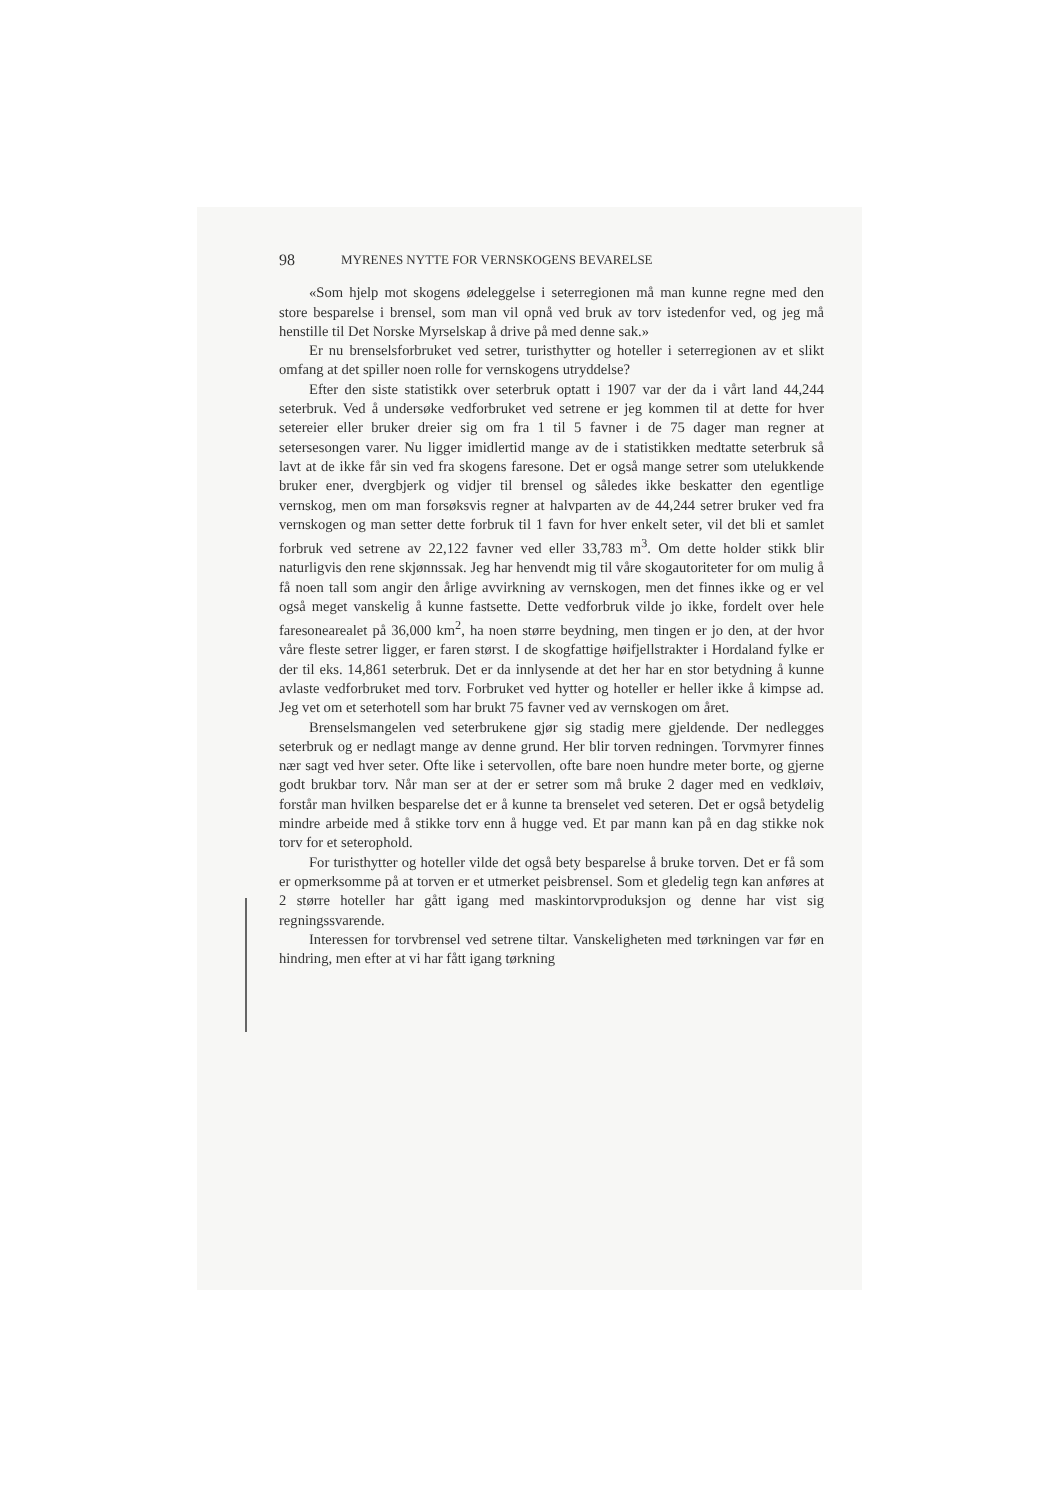98 MYRENES NYTTE FOR VERNSKOGENS BEVARELSE
«Som hjelp mot skogens ødeleggelse i seterregionen må man kunne regne med den store besparelse i brensel, som man vil opnå ved bruk av torv istedenfor ved, og jeg må henstille til Det Norske Myrselskap å drive på med denne sak.»
Er nu brenselsforbruket ved setrer, turisthytter og hoteller i seterregionen av et slikt omfang at det spiller noen rolle for vernskogens utryddelse?
Efter den siste statistikk over seterbruk optatt i 1907 var der da i vårt land 44,244 seterbruk. Ved å undersøke vedforbruket ved setrene er jeg kommen til at dette for hver setereier eller bruker dreier sig om fra 1 til 5 favner i de 75 dager man regner at setersesongen varer. Nu ligger imidlertid mange av de i statistikken medtatte seterbruk så lavt at de ikke får sin ved fra skogens faresone. Det er også mange setrer som utelukkende bruker ener, dvergbjerk og vidjer til brensel og således ikke beskatter den egentlige vernskog, men om man forsøksvis regner at halvparten av de 44,244 setrer bruker ved fra vernskogen og man setter dette forbruk til 1 favn for hver enkelt seter, vil det bli et samlet forbruk ved setrene av 22,122 favner ved eller 33,783 m<sup>3</sup>. Om dette holder stikk blir naturligvis den rene skjønnssak. Jeg har henvendt mig til våre skogautoriteter for om mulig å få noen tall som angir den årlige avvirkning av vernskogen, men det finnes ikke og er vel også meget vanskelig å kunne fastsette. Dette vedforbruk vilde jo ikke, fordelt over hele faresonearealet på 36,000 km<sup>2</sup>, ha noen større beydning, men tingen er jo den, at der hvor våre fleste setrer ligger, er faren størst. I de skogfattige høifjellstrakter i Hordaland fylke er der til eks. 14,861 seterbruk. Det er da innlysende at det her har en stor betydning å kunne avlaste vedforbruket med torv. Forbruket ved hytter og hoteller er heller ikke å kimpse ad. Jeg vet om et seterhotell som har brukt 75 favner ved av vernskogen om året.
Brenselsmangelen ved seterbrukene gjør sig stadig mere gjeldende. Der nedlegges seterbruk og er nedlagt mange av denne grund. Her blir torven redningen. Torvmyrer finnes nær sagt ved hver seter. Ofte like i setervollen, ofte bare noen hundre meter borte, og gjerne godt brukbar torv. Når man ser at der er setrer som må bruke 2 dager med en vedkløiv, forstår man hvilken besparelse det er å kunne ta brenselet ved seteren. Det er også betydelig mindre arbeide med å stikke torv enn å hugge ved. Et par mann kan på en dag stikke nok torv for et seterophold.
For turisthytter og hoteller vilde det også bety besparelse å bruke torven. Det er få som er opmerksomme på at torven er et utmerket peisbrensel. Som et gledelig tegn kan anføres at 2 større hoteller har gått igang med maskintorvproduksjon og denne har vist sig regningssvarende.
Interessen for torvbrensel ved setrene tiltar. Vanskeligheten med tørkningen var før en hindring, men efter at vi har fått igang tørkning